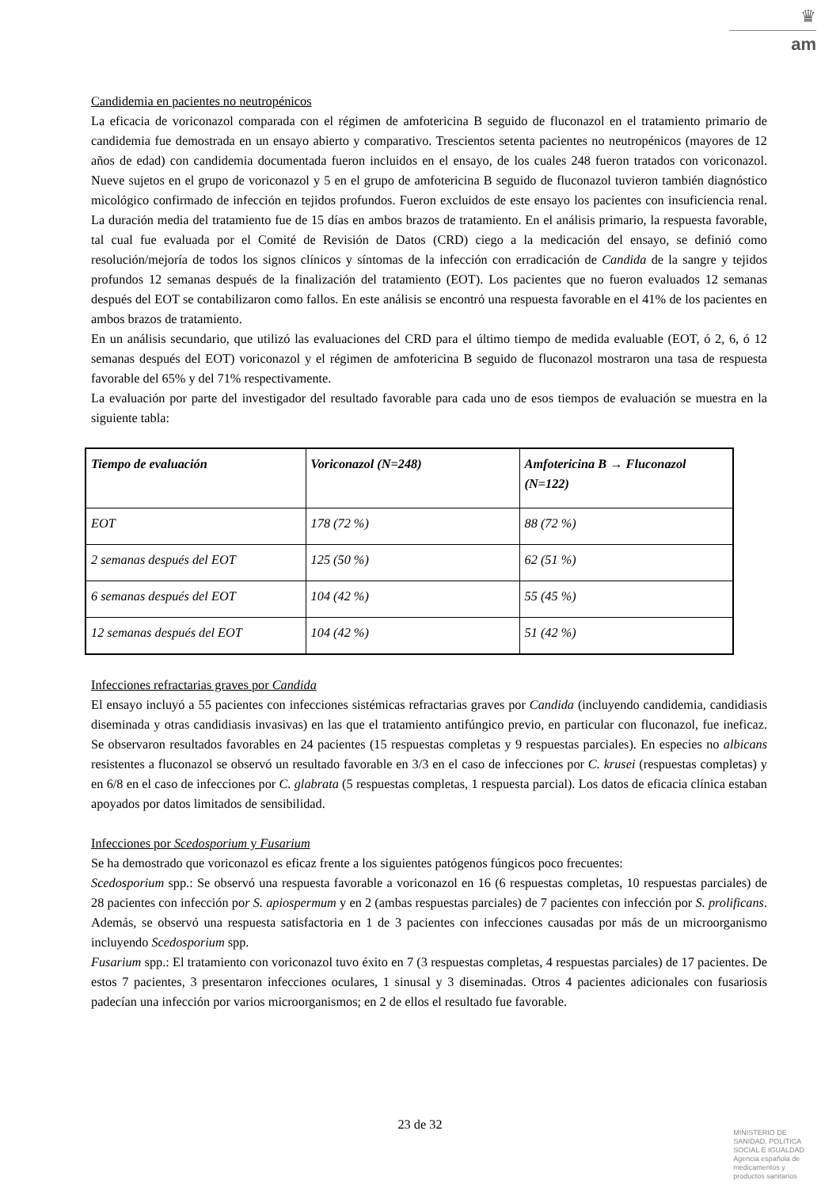♛
am
Candidemia en pacientes no neutropénicos
La eficacia de voriconazol comparada con el régimen de amfotericina B seguido de fluconazol en el tratamiento primario de candidemia fue demostrada en un ensayo abierto y comparativo. Trescientos setenta pacientes no neutropénicos (mayores de 12 años de edad) con candidemia documentada fueron incluidos en el ensayo, de los cuales 248 fueron tratados con voriconazol. Nueve sujetos en el grupo de voriconazol y 5 en el grupo de amfotericina B seguido de fluconazol tuvieron también diagnóstico micológico confirmado de infección en tejidos profundos. Fueron excluidos de este ensayo los pacientes con insuficiencia renal. La duración media del tratamiento fue de 15 días en ambos brazos de tratamiento. En el análisis primario, la respuesta favorable, tal cual fue evaluada por el Comité de Revisión de Datos (CRD) ciego a la medicación del ensayo, se definió como resolución/mejoría de todos los signos clínicos y síntomas de la infección con erradicación de Candida de la sangre y tejidos profundos 12 semanas después de la finalización del tratamiento (EOT). Los pacientes que no fueron evaluados 12 semanas después del EOT se contabilizaron como fallos. En este análisis se encontró una respuesta favorable en el 41% de los pacientes en ambos brazos de tratamiento.
En un análisis secundario, que utilizó las evaluaciones del CRD para el último tiempo de medida evaluable (EOT, ó 2, 6, ó 12 semanas después del EOT) voriconazol y el régimen de amfotericina B seguido de fluconazol mostraron una tasa de respuesta favorable del 65% y del 71% respectivamente.
La evaluación por parte del investigador del resultado favorable para cada uno de esos tiempos de evaluación se muestra en la siguiente tabla:
| Tiempo de evaluación | Voriconazol (N=248) | Amfotericina B → Fluconazol (N=122) |
| --- | --- | --- |
| EOT | 178 (72 %) | 88 (72 %) |
| 2 semanas después del EOT | 125 (50 %) | 62 (51 %) |
| 6 semanas después del EOT | 104 (42 %) | 55 (45 %) |
| 12 semanas después del EOT | 104 (42 %) | 51 (42 %) |
Infecciones refractarias graves por Candida
El ensayo incluyó a 55 pacientes con infecciones sistémicas refractarias graves por Candida (incluyendo candidemia, candidiasis diseminada y otras candidiasis invasivas) en las que el tratamiento antifúngico previo, en particular con fluconazol, fue ineficaz. Se observaron resultados favorables en 24 pacientes (15 respuestas completas y 9 respuestas parciales). En especies no albicans resistentes a fluconazol se observó un resultado favorable en 3/3 en el caso de infecciones por C. krusei (respuestas completas) y en 6/8 en el caso de infecciones por C. glabrata (5 respuestas completas, 1 respuesta parcial). Los datos de eficacia clínica estaban apoyados por datos limitados de sensibilidad.
Infecciones por Scedosporium y Fusarium
Se ha demostrado que voriconazol es eficaz frente a los siguientes patógenos fúngicos poco frecuentes:
Scedosporium spp.: Se observó una respuesta favorable a voriconazol en 16 (6 respuestas completas, 10 respuestas parciales) de 28 pacientes con infección por S. apiospermum y en 2 (ambas respuestas parciales) de 7 pacientes con infección por S. prolificans. Además, se observó una respuesta satisfactoria en 1 de 3 pacientes con infecciones causadas por más de un microorganismo incluyendo Scedosporium spp.
Fusarium spp.: El tratamiento con voriconazol tuvo éxito en 7 (3 respuestas completas, 4 respuestas parciales) de 17 pacientes. De estos 7 pacientes, 3 presentaron infecciones oculares, 1 sinusal y 3 diseminadas. Otros 4 pacientes adicionales con fusariosis padecían una infección por varios microorganismos; en 2 de ellos el resultado fue favorable.
23 de 32
MINISTERIO DE
SANIDAD, POLITICA
SOCIAL E IGUALDAD
Agencia española de
medicamentos y
productos sanitarios